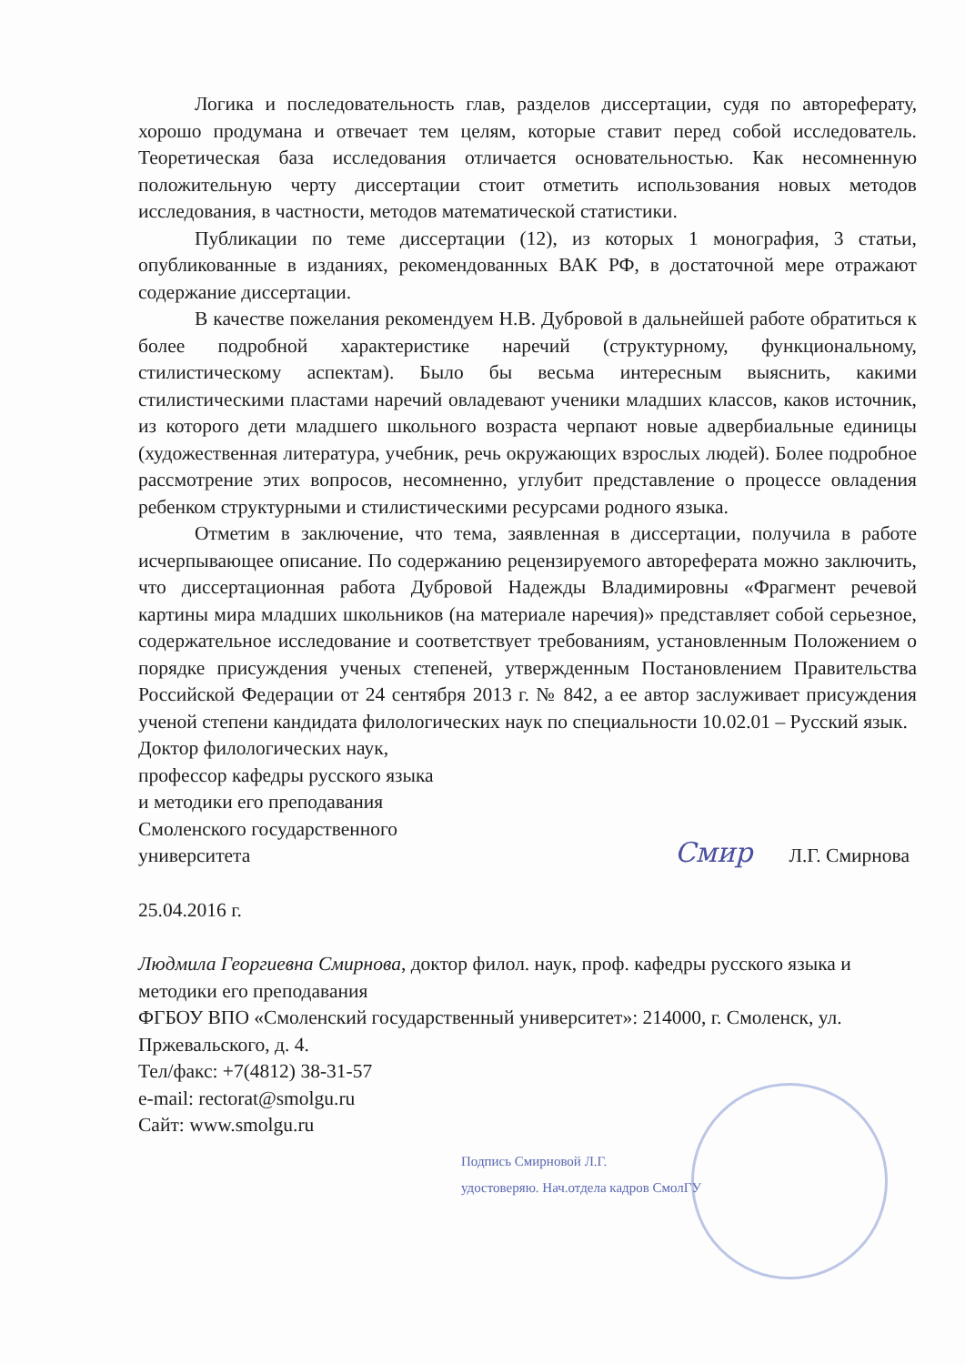Логика и последовательность глав, разделов диссертации, судя по автореферату, хорошо продумана и отвечает тем целям, которые ставит перед собой исследователь. Теоретическая база исследования отличается основательностью. Как несомненную положительную черту диссертации стоит отметить использования новых методов исследования, в частности, методов математической статистики.
Публикации по теме диссертации (12), из которых 1 монография, 3 статьи, опубликованные в изданиях, рекомендованных ВАК РФ, в достаточной мере отражают содержание диссертации.
В качестве пожелания рекомендуем Н.В. Дубровой в дальнейшей работе обратиться к более подробной характеристике наречий (структурному, функциональному, стилистическому аспектам). Было бы весьма интересным выяснить, какими стилистическими пластами наречий овладевают ученики младших классов, каков источник, из которого дети младшего школьного возраста черпают новые адвербиальные единицы (художественная литература, учебник, речь окружающих взрослых людей). Более подробное рассмотрение этих вопросов, несомненно, углубит представление о процессе овладения ребенком структурными и стилистическими ресурсами родного языка.
Отметим в заключение, что тема, заявленная в диссертации, получила в работе исчерпывающее описание. По содержанию рецензируемого автореферата можно заключить, что диссертационная работа Дубровой Надежды Владимировны «Фрагмент речевой картины мира младших школьников (на материале наречия)» представляет собой серьезное, содержательное исследование и соответствует требованиям, установленным Положением о порядке присуждения ученых степеней, утвержденным Постановлением Правительства Российской Федерации от 24 сентября 2013 г. № 842, а ее автор заслуживает присуждения ученой степени кандидата филологических наук по специальности 10.02.01 – Русский язык.
Доктор филологических наук,
профессор кафедры русского языка
и методики его преподавания
Смоленского государственного
университета
Смир Л.Г. Смирнова
25.04.2016 г.
Людмила Георгиевна Смирнова, доктор филол. наук, проф. кафедры русского языка и методики его преподавания
ФГБОУ ВПО «Смоленский государственный университет»: 214000, г. Смоленск, ул. Пржевальского, д. 4.
Тел/факс: +7(4812) 38-31-57
e-mail: rectorat@smolgu.ru
Сайт: www.smolgu.ru
Подпись Смирновой Л.Г.
удостоверяю. Нач.отдела кадров СмолГУ